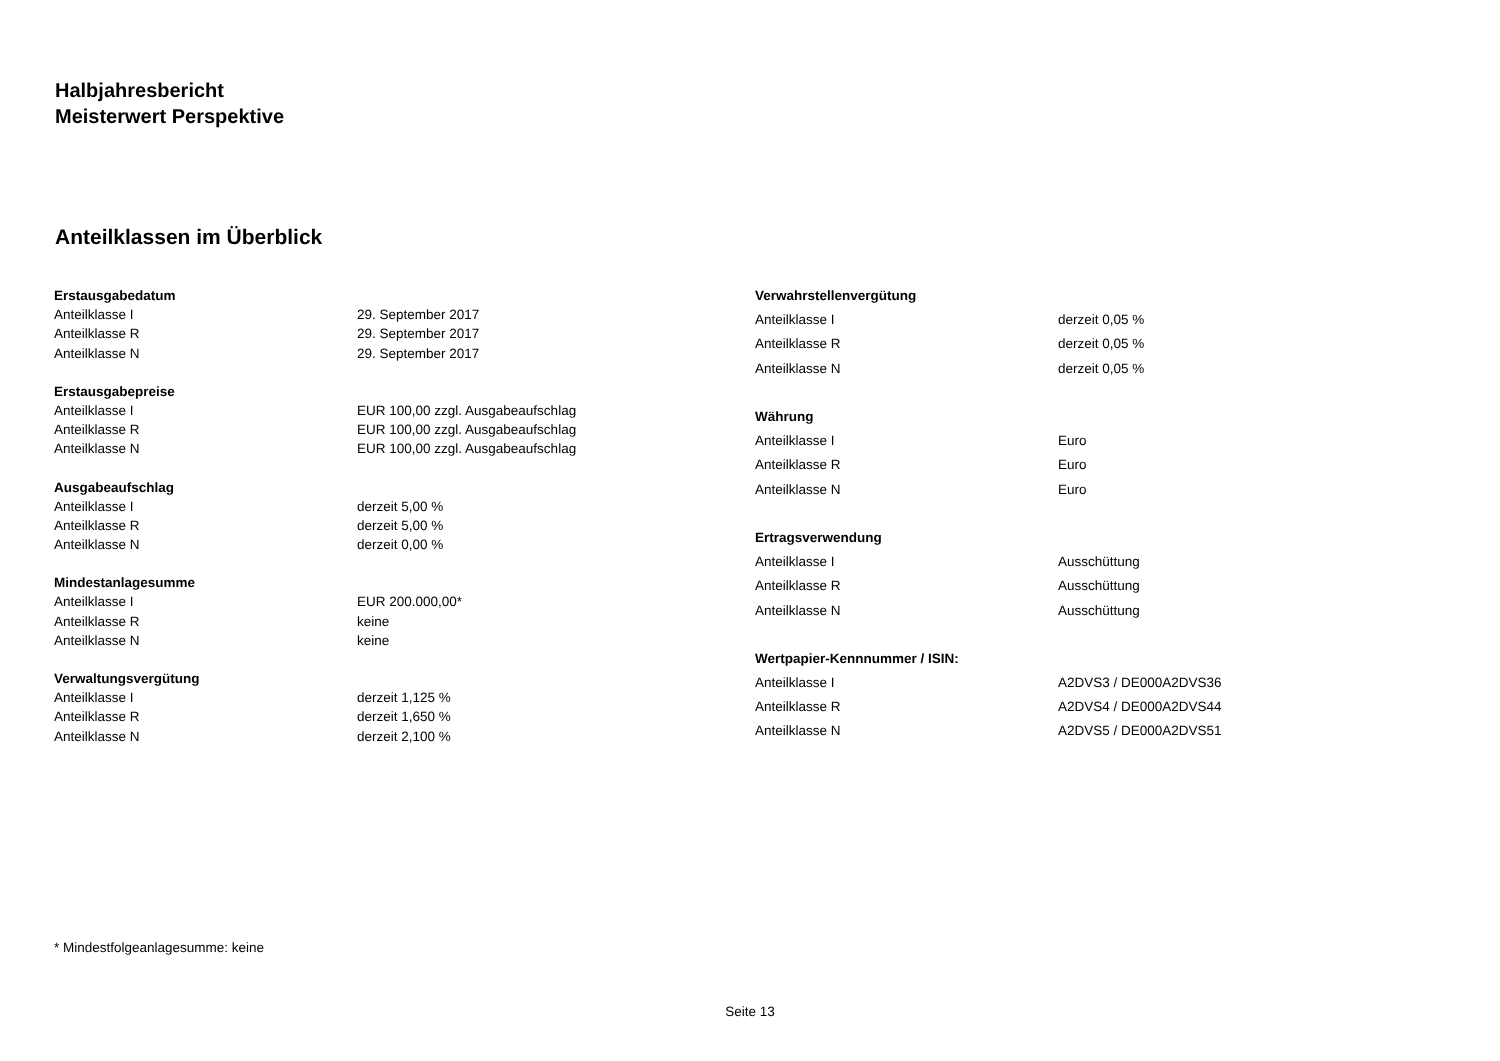Halbjahresbericht
Meisterwert Perspektive
Anteilklassen im Überblick
| Erstausgabedatum | |
| --- | --- |
| Anteilklasse I | 29. September 2017 |
| Anteilklasse R | 29. September 2017 |
| Anteilklasse N | 29. September 2017 |
| Erstausgabepreise | |
| Anteilklasse I | EUR 100,00 zzgl. Ausgabeaufschlag |
| Anteilklasse R | EUR 100,00 zzgl. Ausgabeaufschlag |
| Anteilklasse N | EUR 100,00 zzgl. Ausgabeaufschlag |
| Ausgabeaufschlag | |
| Anteilklasse I | derzeit 5,00 % |
| Anteilklasse R | derzeit 5,00 % |
| Anteilklasse N | derzeit 0,00 % |
| Mindestanlagesumme | |
| Anteilklasse I | EUR 200.000,00* |
| Anteilklasse R | keine |
| Anteilklasse N | keine |
| Verwaltungsvergütung | |
| Anteilklasse I | derzeit 1,125 % |
| Anteilklasse R | derzeit 1,650 % |
| Anteilklasse N | derzeit 2,100 % |
| Verwahrstellenvergütung | |
| --- | --- |
| Anteilklasse I | derzeit 0,05 % |
| Anteilklasse R | derzeit 0,05 % |
| Anteilklasse N | derzeit 0,05 % |
| Währung | |
| Anteilklasse I | Euro |
| Anteilklasse R | Euro |
| Anteilklasse N | Euro |
| Ertragsverwendung | |
| Anteilklasse I | Ausschüttung |
| Anteilklasse R | Ausschüttung |
| Anteilklasse N | Ausschüttung |
| Wertpapier-Kennnummer / ISIN: | |
| Anteilklasse I | A2DVS3 / DE000A2DVS36 |
| Anteilklasse R | A2DVS4 / DE000A2DVS44 |
| Anteilklasse N | A2DVS5 / DE000A2DVS51 |
* Mindestfolgeanlagesumme: keine
Seite 13